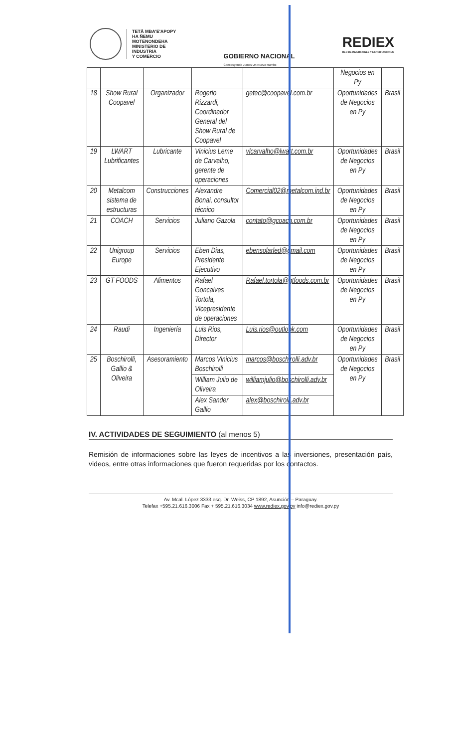TETÃ MBA'E'APOPY
HA ÑEMU
MOTENONDEHA
MINISTERIO DE
INDUSTRIA
Y COMERCIO
GOBIERNO NACIONAL
Construyendo Juntos Un Nuevo Rumbo
REDIEX
RED DE INVERSIONES Y EXPORTACIONES
| | | | | | Negocios en Py | |
| 18 | Show Rural Coopavel | Organizador | Rogerio Rizzardi, Coordinador General del Show Rural de Coopavel | getec@coopavel.com.br | Oportunidades de Negocios en Py | Brasil |
| 19 | LWART Lubrificantes | Lubricante | Vinicius Leme de Carvalho, gerente de operaciones | vlcarvalho@lwart.com.br | Oportunidades de Negocios en Py | Brasil |
| 20 | Metalcom sistema de estructuras | Construcciones | Alexandre Bonai, consultor técnico | Comercial02@metalcom.ind.br | Oportunidades de Negocios en Py | Brasil |
| 21 | COACH | Servicios | Juliano Gazola | contato@gcoach.com.br | Oportunidades de Negocios en Py | Brasil |
| 22 | Unigroup Europe | Servicios | Eben Dias, Presidente Ejecutivo | ebensolarled@gmail.com | Oportunidades de Negocios en Py | Brasil |
| 23 | GT FOODS | Alimentos | Rafael Goncalves Tortola, Vicepresidente de operaciones | Rafael.tortola@gtfoods.com.br | Oportunidades de Negocios en Py | Brasil |
| 24 | Raudi | Ingeniería | Luis Rios, Director | Luis.rios@outlook.com | Oportunidades de Negocios en Py | Brasil |
| 25 | Boschirolli, Gallio & Oliveira | Asesoramiento | Marcos Vinicius Boschirolli | marcos@boschirolli.adv.br | Oportunidades de Negocios en Py | Brasil |
| | | | William Julio de Oliveira | williamjulio@boschirolli.adv.br | | |
| | | | Alex Sander Gallio | alex@boschirolli.adv.br | | |
IV. ACTIVIDADES DE SEGUIMIENTO (al menos 5)
Remisión de informaciones sobre las leyes de incentivos a las inversiones, presentación país, videos, entre otras informaciones que fueron requeridas por los contactos.
Av. Mcal. López 3333 esq. Dr. Weiss, CP 1892, Asunción – Paraguay.
Telefax +595.21.616.3006 Fax + 595.21.616.3034 www.rediex.gov.py info@rediex.gov.py